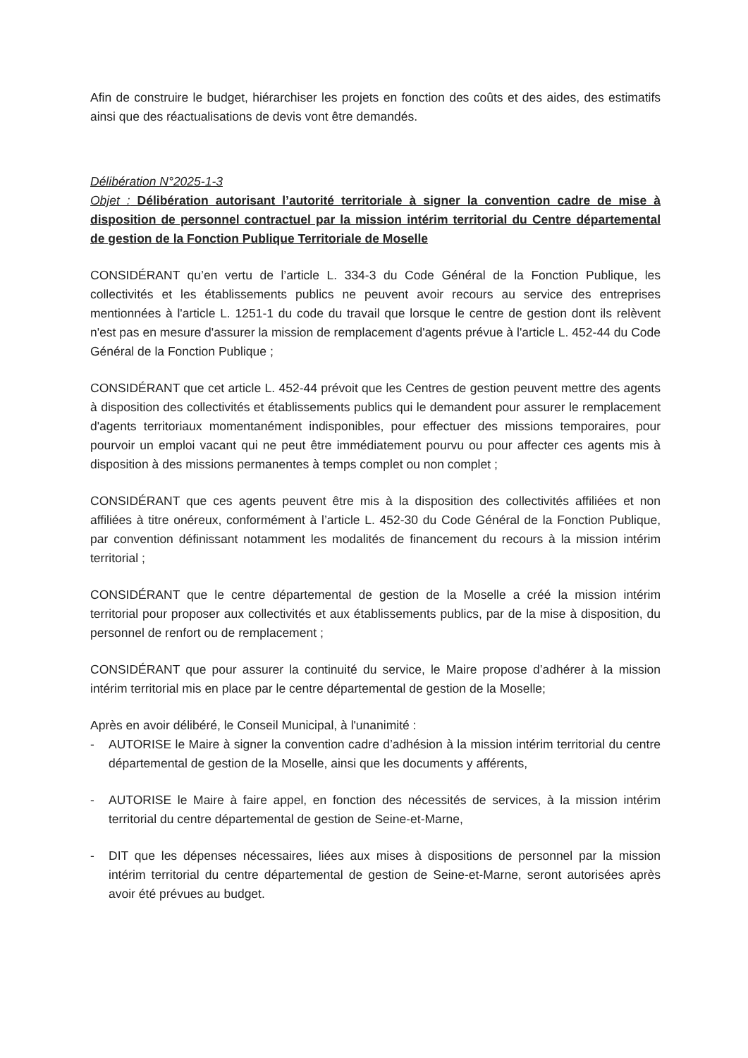Afin de construire le budget, hiérarchiser les projets en fonction des coûts et des aides, des estimatifs ainsi que des réactualisations de devis vont être demandés.
Délibération N°2025-1-3
Objet : Délibération autorisant l’autorité territoriale à signer la convention cadre de mise à disposition de personnel contractuel par la mission intérim territorial du Centre départemental de gestion de la Fonction Publique Territoriale de Moselle
CONSIDÉRANT qu’en vertu de l’article L. 334-3 du Code Général de la Fonction Publique, les collectivités et les établissements publics ne peuvent avoir recours au service des entreprises mentionnées à l'article L. 1251-1 du code du travail que lorsque le centre de gestion dont ils relèvent n'est pas en mesure d'assurer la mission de remplacement d'agents prévue à l'article L. 452-44 du Code Général de la Fonction Publique ;
CONSIDÉRANT que cet article L. 452-44 prévoit que les Centres de gestion peuvent mettre des agents à disposition des collectivités et établissements publics qui le demandent pour assurer le remplacement d'agents territoriaux momentanément indisponibles, pour effectuer des missions temporaires, pour pourvoir un emploi vacant qui ne peut être immédiatement pourvu ou pour affecter ces agents mis à disposition à des missions permanentes à temps complet ou non complet ;
CONSIDÉRANT que ces agents peuvent être mis à la disposition des collectivités affiliées et non affiliées à titre onéreux, conformément à l’article L. 452-30 du Code Général de la Fonction Publique, par convention définissant notamment les modalités de financement du recours à la mission intérim territorial ;
CONSIDÉRANT que le centre départemental de gestion de la Moselle a créé la mission intérim territorial pour proposer aux collectivités et aux établissements publics, par de la mise à disposition, du personnel de renfort ou de remplacement ;
CONSIDÉRANT que pour assurer la continuité du service, le Maire propose d’adhérer à la mission intérim territorial mis en place par le centre départemental de gestion de la Moselle;
Après en avoir délibéré, le Conseil Municipal, à l'unanimité :
- AUTORISE le Maire à signer la convention cadre d’adhésion à la mission intérim territorial du centre départemental de gestion de la Moselle, ainsi que les documents y afférents,
- AUTORISE le Maire à faire appel, en fonction des nécessités de services, à la mission intérim territorial du centre départemental de gestion de Seine-et-Marne,
- DIT que les dépenses nécessaires, liées aux mises à dispositions de personnel par la mission intérim territorial du centre départemental de gestion de Seine-et-Marne, seront autorisées après avoir été prévues au budget.